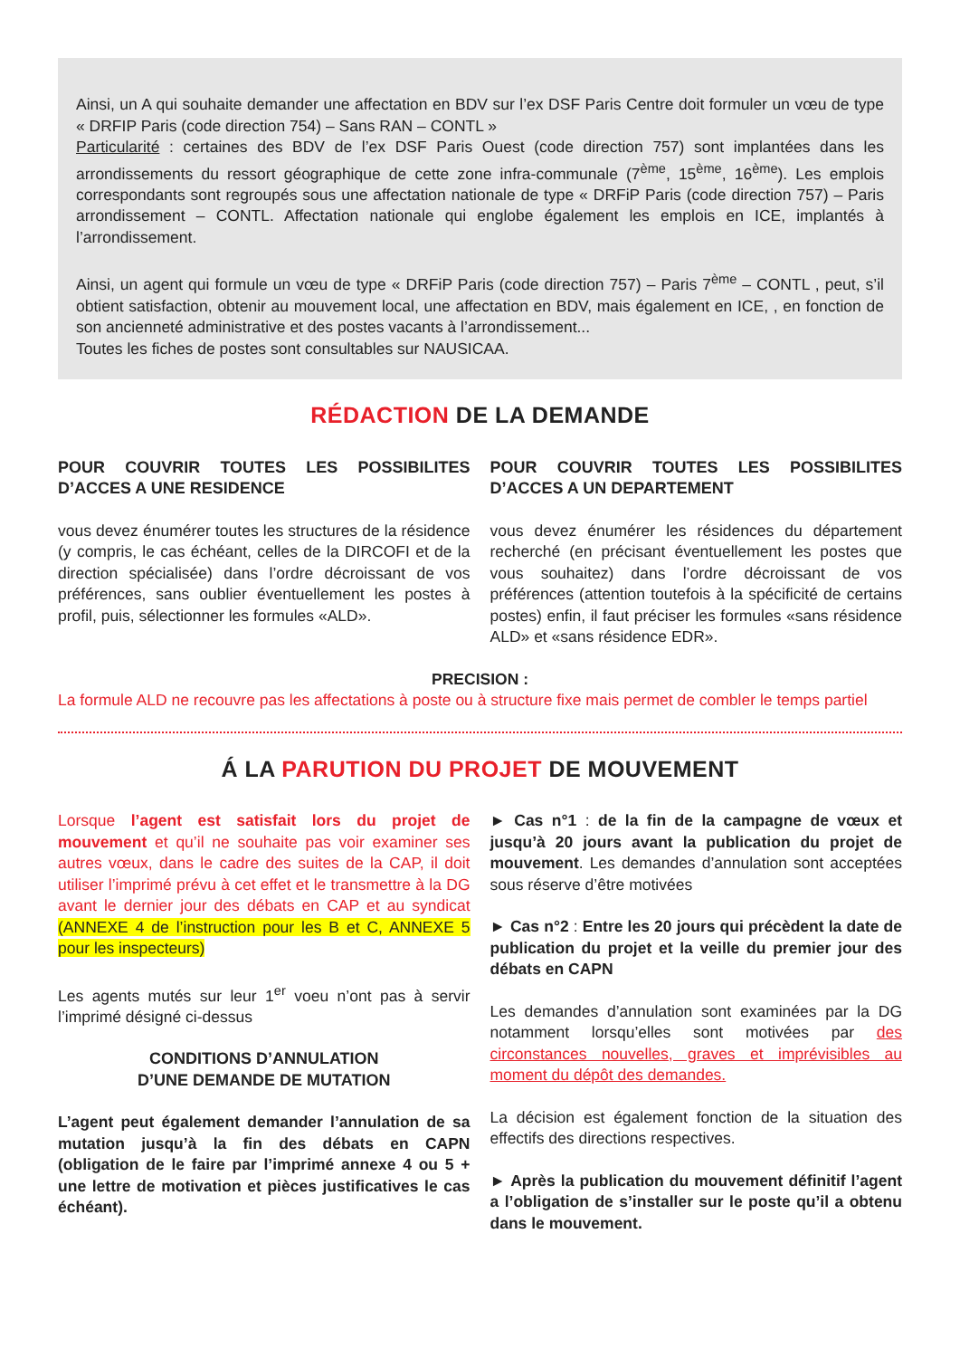Ainsi, un A qui souhaite demander une affectation en BDV sur l’ex DSF Paris Centre doit formuler un vœu de type « DRFIP Paris (code direction 754) – Sans RAN – CONTL »
Particularité : certaines des BDV de l’ex DSF Paris Ouest (code direction 757) sont implantées dans les arrondissements du ressort géographique de cette zone infra-communale (7<sup>ème</sup>, 15<sup>ème</sup>, 16<sup>ème</sup>). Les emplois correspondants sont regroupés sous une affectation nationale de type « DRFiP Paris (code direction 757) – Paris arrondissement – CONTL. Affectation nationale qui englobe également les emplois en ICE, implantés à l’arrondissement.
Ainsi, un agent qui formule un vœu de type « DRFiP Paris (code direction 757) – Paris 7<sup>ème</sup> – CONTL , peut, s’il obtient satisfaction, obtenir au mouvement local, une affectation en BDV, mais également en ICE, , en fonction de son ancienneté administrative et des postes vacants à l’arrondissement...
Toutes les fiches de postes sont consultables sur NAUSICAA.
RÉDACTION DE LA DEMANDE
POUR COUVRIR TOUTES LES POSSIBILITES D’ACCES A UNE RESIDENCE
vous devez énumérer toutes les structures de la résidence (y compris, le cas échéant, celles de la DIRCOFI et de la direction spécialisée) dans l’ordre décroissant de vos préférences, sans oublier éventuellement les postes à profil, puis, sélectionner les formules «ALD».
POUR COUVRIR TOUTES LES POSSIBILITES D’ACCES A UN DEPARTEMENT
vous devez énumérer les résidences du département recherché (en précisant éventuellement les postes que vous souhaitez) dans l’ordre décroissant de vos préférences (attention toutefois à la spécificité de certains postes) enfin, il faut préciser les formules «sans résidence ALD» et «sans résidence EDR».
PRECISION :
La formule ALD ne recouvre pas les affectations à poste ou à structure fixe mais permet de combler le temps partiel
Á LA PARUTION DU PROJET DE MOUVEMENT
Lorsque l’agent est satisfait lors du projet de mouvement et qu’il ne souhaite pas voir examiner ses autres vœux, dans le cadre des suites de la CAP, il doit utiliser l’imprimé prévu à cet effet et le transmettre à la DG avant le dernier jour des débats en CAP et au syndicat (ANNEXE 4 de l’instruction pour les B et C, ANNEXE 5 pour les inspecteurs)
Les agents mutés sur leur 1<sup>er</sup> voeu n’ont pas à servir l’imprimé désigné ci-dessus
CONDITIONS D’ANNULATION
D’UNE DEMANDE DE MUTATION
L’agent peut également demander l’annulation de sa mutation jusqu’à la fin des débats en CAPN (obligation de le faire par l’imprimé annexe 4 ou 5 + une lettre de motivation et pièces justificatives le cas échéant).
► Cas n°1 : de la fin de la campagne de vœux et jusqu’à 20 jours avant la publication du projet de mouvement. Les demandes d’annulation sont acceptées sous réserve d’être motivées
► Cas n°2 : Entre les 20 jours qui précèdent la date de publication du projet et la veille du premier jour des débats en CAPN
Les demandes d’annulation sont examinées par la DG notamment lorsqu’elles sont motivées par des circonstances nouvelles, graves et imprévisibles au moment du dépôt des demandes.
La décision est également fonction de la situation des effectifs des directions respectives.
► Après la publication du mouvement définitif l’agent a l’obligation de s’installer sur le poste qu’il a obtenu dans le mouvement.